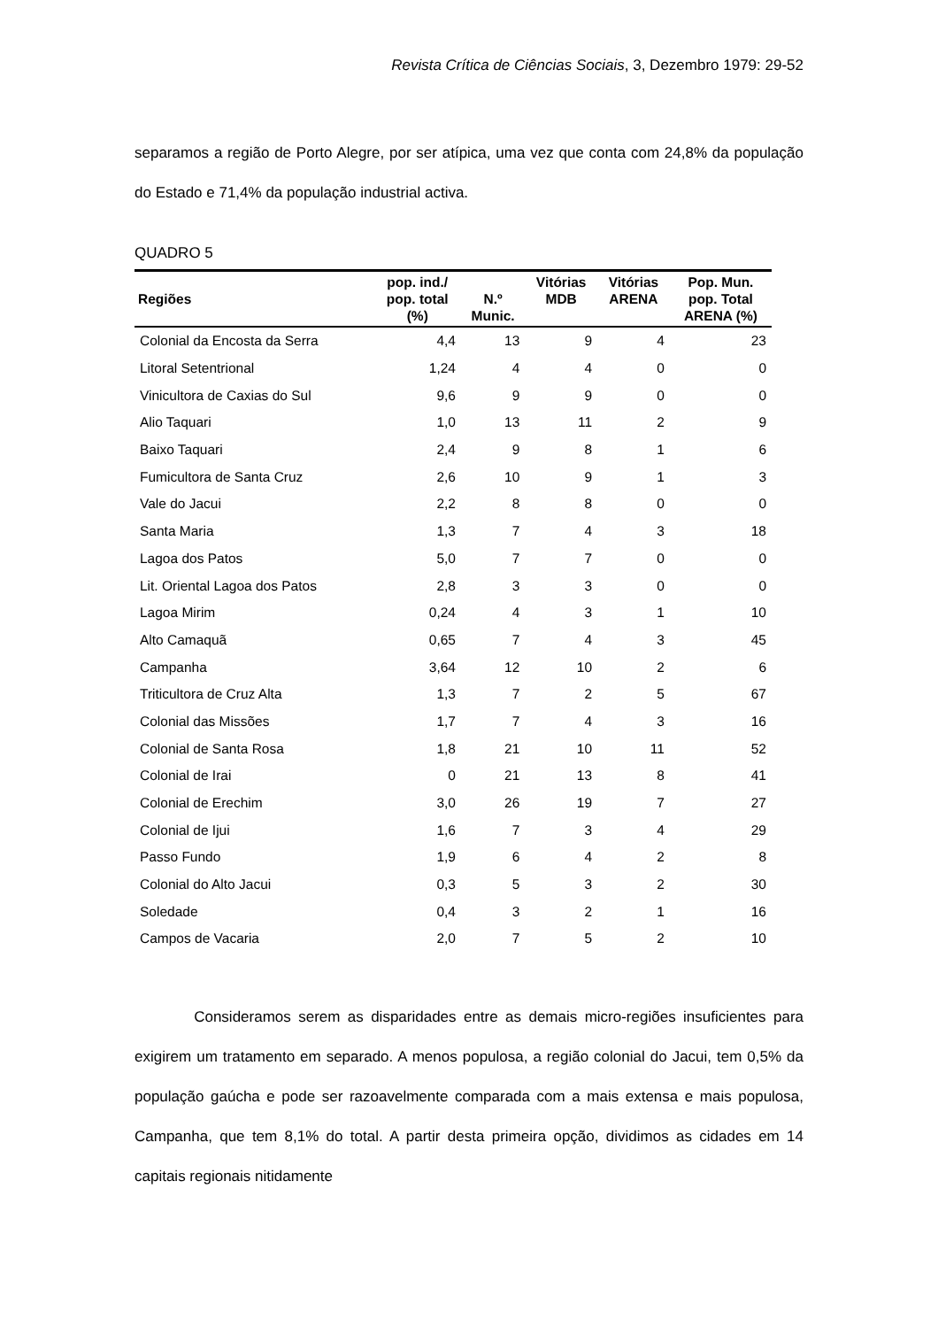Revista Crítica de Ciências Sociais, 3, Dezembro 1979: 29-52
separamos a região de Porto Alegre, por ser atípica, uma vez que conta com 24,8% da população do Estado e 71,4% da população industrial activa.
QUADRO 5
| Regiões | pop. ind./ pop. total (%) | N.º Munic. | Vitórias MDB | Vitórias ARENA | Pop. Mun. pop. Total ARENA (%) |
| --- | --- | --- | --- | --- | --- |
| Colonial da Encosta da Serra | 4,4 | 13 | 9 | 4 | 23 |
| Litoral Setentrional | 1,24 | 4 | 4 | 0 | 0 |
| Vinicultora de Caxias do Sul | 9,6 | 9 | 9 | 0 | 0 |
| Alio Taquari | 1,0 | 13 | 11 | 2 | 9 |
| Baixo Taquari | 2,4 | 9 | 8 | 1 | 6 |
| Fumicultora de Santa Cruz | 2,6 | 10 | 9 | 1 | 3 |
| Vale do Jacui | 2,2 | 8 | 8 | 0 | 0 |
| Santa Maria | 1,3 | 7 | 4 | 3 | 18 |
| Lagoa dos Patos | 5,0 | 7 | 7 | 0 | 0 |
| Lit. Oriental Lagoa dos Patos | 2,8 | 3 | 3 | 0 | 0 |
| Lagoa Mirim | 0,24 | 4 | 3 | 1 | 10 |
| Alto Camaquã | 0,65 | 7 | 4 | 3 | 45 |
| Campanha | 3,64 | 12 | 10 | 2 | 6 |
| Triticultora de Cruz Alta | 1,3 | 7 | 2 | 5 | 67 |
| Colonial das Missões | 1,7 | 7 | 4 | 3 | 16 |
| Colonial de Santa Rosa | 1,8 | 21 | 10 | 11 | 52 |
| Colonial de Irai | 0 | 21 | 13 | 8 | 41 |
| Colonial de Erechim | 3,0 | 26 | 19 | 7 | 27 |
| Colonial de Ijui | 1,6 | 7 | 3 | 4 | 29 |
| Passo Fundo | 1,9 | 6 | 4 | 2 | 8 |
| Colonial do Alto Jacui | 0,3 | 5 | 3 | 2 | 30 |
| Soledade | 0,4 | 3 | 2 | 1 | 16 |
| Campos de Vacaria | 2,0 | 7 | 5 | 2 | 10 |
Consideramos serem as disparidades entre as demais micro-regiões insuficientes para exigirem um tratamento em separado. A menos populosa, a região colonial do Jacui, tem 0,5% da população gaúcha e pode ser razoavelmente comparada com a mais extensa e mais populosa, Campanha, que tem 8,1% do total. A partir desta primeira opção, dividimos as cidades em 14 capitais regionais nitidamente